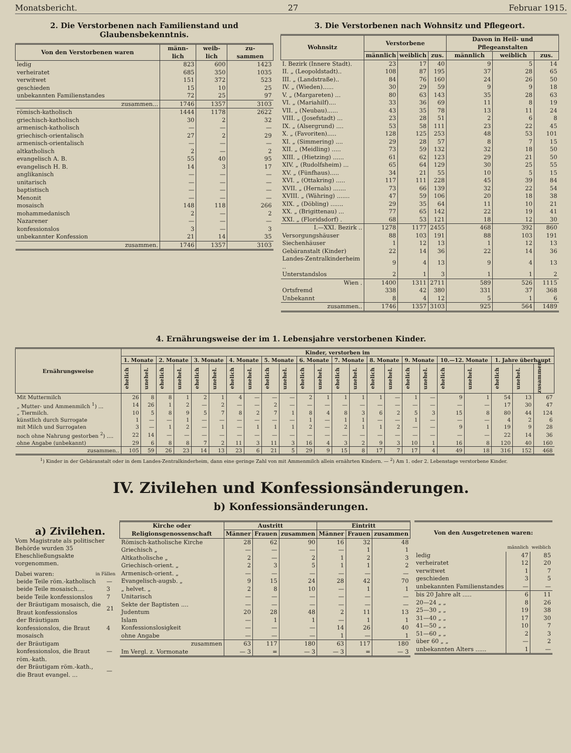Monatsbericht. 27 Februar 1915.
2. Die Verstorbenen nach Familienstand und Glaubensbekenntnis.
| Von den Verstorbenen waren | männ- lich | weib- lich | zu- sammen |
| --- | --- | --- | --- |
| ledig | 823 | 600 | 1423 |
| verheiratet | 685 | 350 | 1035 |
| verwitwet | 151 | 372 | 523 |
| geschieden | 15 | 10 | 25 |
| unbekannten Familienstandes | 72 | 25 | 97 |
| zusammen... | 1746 | 1357 | 3103 |
| römisch-katholisch | 1444 | 1178 | 2622 |
| griechisch-katholisch | 30 | 2 | 32 |
| armenisch-katholisch | — | — | — |
| griechisch-orientalisch | 27 | 2 | 29 |
| armenisch-orientalisch | — | — | — |
| altkatholisch | 2 | — | 2 |
| evangelisch A. B. | 55 | 40 | 95 |
| evangelisch H. B. | 14 | 3 | 17 |
| anglikanisch | — | — | — |
| unitarisch | — | — | — |
| baptistisch | — | — | — |
| Menonit | — | — | — |
| mosaisch | 148 | 118 | 266 |
| mohammedanisch | 2 | — | 2 |
| Nazarener | — | — | — |
| konfessionslos | 3 | — | 3 |
| unbekannter Konfession | 21 | 14 | 35 |
| zusammen. | 1746 | 1357 | 3103 |
3. Die Verstorbenen nach Wohnsitz und Pflegeort.
| Wohnsitz | Verstorbene | | | Davon in Heil- und Pflegeanstalten | | |
| --- | --- | --- | --- | --- | --- | --- |
| | männlich | weiblich | zus. | männlich | weiblich | zus. |
| I. Bezirk (Innere Stadt). | 23 | 17 | 40 | 9 | 5 | 14 |
| II. „ (Leopoldstadt).. | 108 | 87 | 195 | 37 | 28 | 65 |
| III. „ (Landstraße).. | 84 | 76 | 160 | 24 | 26 | 50 |
| IV. „ (Wieden)...... | 30 | 29 | 59 | 9 | 9 | 18 |
| V. „ (Margareten) ... | 80 | 63 | 143 | 35 | 28 | 63 |
| VI. „ (Mariahilf).... | 33 | 36 | 69 | 11 | 8 | 19 |
| VII. „ (Neubau)...... | 43 | 35 | 78 | 13 | 11 | 24 |
| VIII. „ (Josefstadt) ... | 23 | 28 | 51 | 2 | 6 | 8 |
| IX. „ (Alsergrund) .... | 53 | 58 | 111 | 23 | 22 | 45 |
| X. „ (Favoriten)..... | 128 | 125 | 253 | 48 | 53 | 101 |
| XI. „ (Simmering) .... | 29 | 28 | 57 | 8 | 7 | 15 |
| XII. „ (Meidling) ..... | 73 | 59 | 132 | 32 | 18 | 50 |
| XIII. „ (Hietzing) ...... | 61 | 62 | 123 | 29 | 21 | 50 |
| XIV. „ (Rudolfsheim) ... | 65 | 64 | 129 | 30 | 25 | 55 |
| XV. „ (Fünfhaus)..... | 34 | 21 | 55 | 10 | 5 | 15 |
| XVI. „ (Ottakring) ..... | 117 | 111 | 228 | 45 | 39 | 84 |
| XVII. „ (Hernals) ....... | 73 | 66 | 139 | 32 | 22 | 54 |
| XVIII. „ (Währing) ....... | 47 | 59 | 106 | 20 | 18 | 38 |
| XIX. „ (Döbling) ....... | 29 | 35 | 64 | 11 | 10 | 21 |
| XX. „ (Brigittenau) ... | 77 | 65 | 142 | 22 | 19 | 41 |
| XXI. „ (Floridsdorf) . | 68 | 53 | 121 | 18 | 12 | 30 |
| I.—XXI. Bezirk .. | 1278 | 1177 | 2455 | 468 | 392 | 860 |
| Versorgungshäuser | 88 | 103 | 191 | 88 | 103 | 191 |
| Siechenhäuser | 1 | 12 | 13 | 1 | 12 | 13 |
| Gebäranstalt (Kinder) | 22 | 14 | 36 | 22 | 14 | 36 |
| Landes-Zentralkinderheim .. | 9 | 4 | 13 | 9 | 4 | 13 |
| Unterstandslos | 2 | 1 | 3 | 1 | 1 | 2 |
| Wien . | 1400 | 1311 | 2711 | 589 | 526 | 1115 |
| Ortsfremd | 338 | 42 | 380 | 331 | 37 | 368 |
| Unbekannt | 8 | 4 | 12 | 5 | 1 | 6 |
| zusammen.. | 1746 | 1357 | 3103 | 925 | 564 | 1489 |
4. Ernährungsweise der im 1. Lebensjahre verstorbenen Kinder.
| Ernährungsweise | Kinder, verstorben im | | | | | | | | | | | | | | | | | | | | | | |
| --- | --- | --- | --- | --- | --- | --- | --- | --- | --- | --- | --- | --- | --- | --- | --- | --- | --- | --- | --- | --- | --- | --- | --- |
| | 1. Monate | | 2. Monate | | 3. Monate | | 4. Monate | | 5. Monate | | 6. Monate | | 7. Monate | | 8. Monate | | 9. Monate | | 10.—12. Monate | | 1. Jahre überhaupt | | |
| | ehelich | unehel. | ehelich | unehel. | ehelich | unehel. | ehelich | unehel. | ehelich | unehel. | ehelich | unehel. | ehelich | unehel. | ehelich | unehel. | ehelich | unehel. | ehelich | unehel. | ehelich | unehel. | zusammen |
| Mit Muttermilch | 26 | 8 | 8 | 1 | 2 | 1 | 4 | — | — | — | 2 | 1 | 1 | 1 | 1 | — | 1 | — | 9 | 1 | 54 | 13 | 67 |
| „ Mutter- und Ammenmilch <sup>1</sup>) ... | 14 | 26 | 1 | 2 | — | 2 | — | — | 2 | — | — | — | — | — | — | — | — | — | — | — | 17 | 30 | 47 |
| „ Tiermilch. | 10 | 5 | 8 | 9 | 5 | 7 | 8 | 2 | 7 | 1 | 8 | 4 | 8 | 3 | 6 | 2 | 5 | 3 | 15 | 8 | 80 | 44 | 124 |
| künstlich durch Surrogate | 1 | — | — | 1 | — | — | — | — | — | — | 1 | — | 1 | 1 | — | — | 1 | — | — | — | 4 | 2 | 6 |
| mit Milch und Surrogaten | 3 | — | 1 | 2 | — | 1 | — | 1 | 1 | 1 | 2 | — | 2 | 1 | 1 | 2 | — | — | 9 | 1 | 19 | 9 | 28 |
| noch ohne Nahrung gestorben <sup>2</sup>) .... | 22 | 14 | — | — | — | — | — | — | — | — | — | — | — | — | — | — | — | — | — | — | 22 | 14 | 36 |
| ohne Angabe (unbekannt) | 29 | 6 | 8 | 8 | 7 | 2 | 11 | 3 | 11 | 3 | 16 | 4 | 3 | 2 | 9 | 3 | 10 | 1 | 16 | 8 | 120 | 40 | 160 |
| zusammen.. | 105 | 59 | 26 | 23 | 14 | 13 | 23 | 6 | 21 | 5 | 29 | 9 | 15 | 8 | 17 | 7 | 17 | 4 | 49 | 18 | 316 | 152 | 468 |
<sup>1</sup>) Kinder in der Gebäranstalt oder in dem Landes-Zentralkinderheim, dann eine geringe Zahl von mit Ammenmilch allein ernährten Kindern. — <sup>2</sup>) Am 1. oder 2. Lebenstage verstorbene Kinder.
IV. Zivilehen und Konfessionsänderungen.
b) Konfessionsänderungen.
a) Zivilehen.
Vom Magistrate als politischer Behörde wurden 35 Eheschließungsakte vorgenommen.
Dabei waren: in Fällen
| beide Teile röm.-katholisch | — |
| beide Teile mosaisch.... | 3 |
| beide Teile konfessionslos | 7 |
| der Bräutigam mosaisch, die Braut konfessionslos | 21 |
| der Bräutigam konfessionslos, die Braut mosaisch | 4 |
| der Bräutigam konfessionslos, die Braut röm.-kath. | — |
| der Bräutigam röm.-kath., die Braut evangel. ... | — |
| Kirche oder Religionsgenossenschaft | Austritt | | | Eintritt | | |
| --- | --- | --- | --- | --- | --- | --- |
| | Männer | Frauen | zusammen | Männer | Frauen | zusammen |
| Römisch-katholische Kirche | 28 | 62 | 90 | 16 | 32 | 48 |
| Griechisch „ | — | — | — | — | 1 | 1 |
| Altkatholische „ | 2 | — | 2 | 1 | 2 | 3 |
| Griechisch-orient. „ | 2 | 3 | 5 | 1 | 1 | 2 |
| Armenisch-orient. „ | — | — | — | — | — | — |
| Evangelisch-augsb. „ | 9 | 15 | 24 | 28 | 42 | 70 |
| „ helvet. „ | 2 | 8 | 10 | — | 1 | 1 |
| Unitarisch | — | — | — | — | — | — |
| Sekte der Baptisten .... | — | — | — | — | — | — |
| Judentum | 20 | 28 | 48 | 2 | 11 | 13 |
| Islam | — | 1 | 1 | — | 1 | 1 |
| Konfessionslosigkeit | — | — | — | 14 | 26 | 40 |
| ohne Angabe | — | — | — | 1 | — | 1 |
| zusammen | 63 | 117 | 180 | 63 | 117 | 180 |
| Im Vergl. z. Vormonate | — 3 | = | — 3 | — 3 | = | — 3 |
| Von den Ausgetretenen waren: | | |
| | männlich | weiblich |
| ledig | 47 | 85 |
| verheiratet | 12 | 20 |
| verwitwet | 1 | 7 |
| geschieden | 3 | 5 |
| unbekannten Familienstandes | — | — |
| bis 20 Jahre alt ..... | 6 | 11 |
| 20—24 „ „ | 8 | 26 |
| 25—30 „ „ | 19 | 38 |
| 31—40 „ „ | 17 | 30 |
| 41—50 „ „ | 10 | 7 |
| 51—60 „ „ | 2 | 3 |
| über 60 „ „ | — | 2 |
| unbekannten Alters ...... | 1 | — |